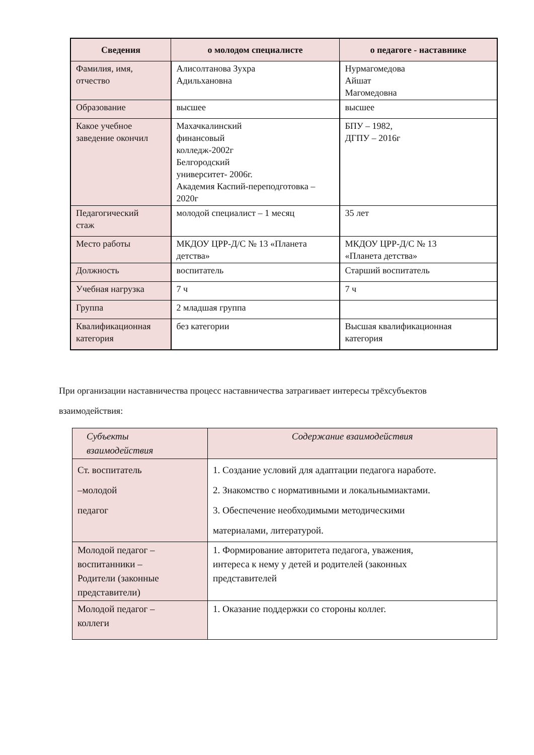| Сведения | о молодом специалисте | о педагоге - наставнике |
| --- | --- | --- |
| Фамилия, имя, отчество | Алисолтанова Зухра Адильхановна | Нурмагомедова Айшат Магомедовна |
| Образование | высшее | высшее |
| Какое учебное заведение окончил | Махачкалинский финансовый колледж-2002г Белгородский университет- 2006г. Академия Каспий-переподготовка – 2020г | БПУ – 1982, ДГПУ – 2016г |
| Педагогический стаж | молодой специалист – 1 месяц | 35 лет |
| Место работы | МКДОУ ЦРР-Д/С № 13 «Планета детства» | МКДОУ ЦРР-Д/С № 13 «Планета детства» |
| Должность | воспитатель | Старший воспитатель |
| Учебная нагрузка | 7 ч | 7 ч |
| Группа | 2 младшая группа | |
| Квалификационная категория | без категории | Высшая квалификационная категория |
При организации наставничества процесс наставничества затрагивает интересы трёхсубъектов
взаимодействия:
| Субъекты взаимодействия | Содержание взаимодействия |
| Ст. воспитатель –молодой педагог | 1. Создание условий для адаптации педагога наработе. 2. Знакомство с нормативными и локальнымиактами. 3. Обеспечение необходимыми методическими материалами, литературой. |
| Молодой педагог – воспитанники – Родители (законные представители) | 1. Формирование авторитета педагога, уважения, интереса к нему у детей и родителей (законных представителей |
| Молодой педагог – коллеги | 1. Оказание поддержки со стороны коллег. |